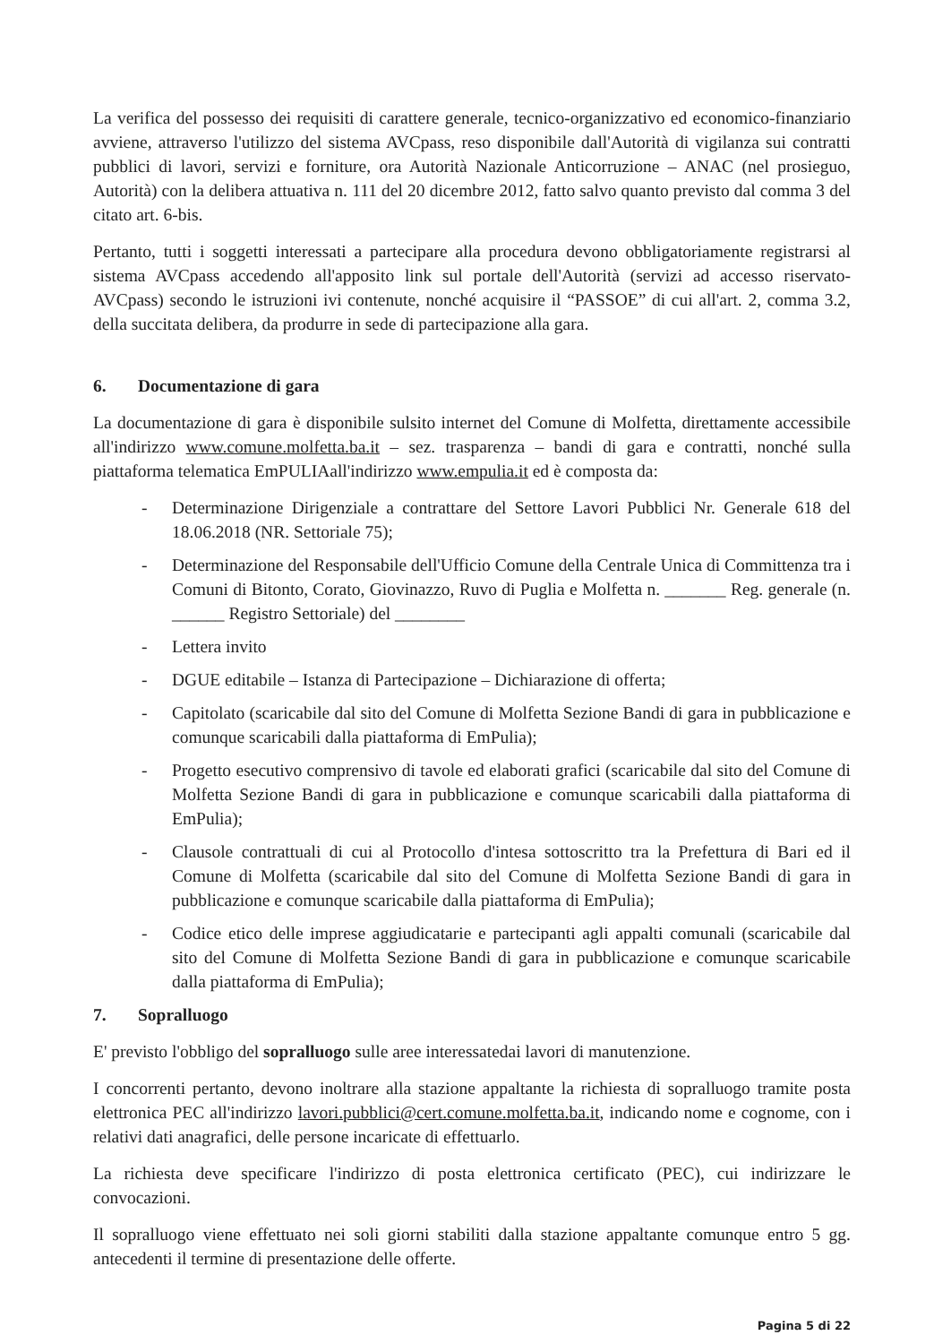La verifica del possesso dei requisiti di carattere generale, tecnico-organizzativo ed economico-finanziario avviene, attraverso l'utilizzo del sistema AVCpass, reso disponibile dall'Autorità di vigilanza sui contratti pubblici di lavori, servizi e forniture, ora Autorità Nazionale Anticorruzione – ANAC (nel prosieguo, Autorità) con la delibera attuativa n. 111 del 20 dicembre 2012, fatto salvo quanto previsto dal comma 3 del citato art. 6-bis.
Pertanto, tutti i soggetti interessati a partecipare alla procedura devono obbligatoriamente registrarsi al sistema AVCpass accedendo all'apposito link sul portale dell'Autorità (servizi ad accesso riservato-AVCpass) secondo le istruzioni ivi contenute, nonché acquisire il “PASSOE” di cui all'art. 2, comma 3.2, della succitata delibera, da produrre in sede di partecipazione alla gara.
6. Documentazione di gara
La documentazione di gara è disponibile sulsito internet del Comune di Molfetta, direttamente accessibile all'indirizzo www.comune.molfetta.ba.it – sez. trasparenza – bandi di gara e contratti, nonché sulla piattaforma telematica EmPULIAall'indirizzo www.empulia.it ed è composta da:
- Determinazione Dirigenziale a contrattare del Settore Lavori Pubblici Nr. Generale 618 del 18.06.2018 (NR. Settoriale 75);
- Determinazione del Responsabile dell'Ufficio Comune della Centrale Unica di Committenza tra i Comuni di Bitonto, Corato, Giovinazzo, Ruvo di Puglia e Molfetta n. _______ Reg. generale (n. ______ Registro Settoriale) del ________
- Lettera invito
- DGUE editabile – Istanza di Partecipazione – Dichiarazione di offerta;
- Capitolato (scaricabile dal sito del Comune di Molfetta Sezione Bandi di gara in pubblicazione e comunque scaricabili dalla piattaforma di EmPulia);
- Progetto esecutivo comprensivo di tavole ed elaborati grafici (scaricabile dal sito del Comune di Molfetta Sezione Bandi di gara in pubblicazione e comunque scaricabili dalla piattaforma di EmPulia);
- Clausole contrattuali di cui al Protocollo d'intesa sottoscritto tra la Prefettura di Bari ed il Comune di Molfetta (scaricabile dal sito del Comune di Molfetta Sezione Bandi di gara in pubblicazione e comunque scaricabile dalla piattaforma di EmPulia);
- Codice etico delle imprese aggiudicatarie e partecipanti agli appalti comunali (scaricabile dal sito del Comune di Molfetta Sezione Bandi di gara in pubblicazione e comunque scaricabile dalla piattaforma di EmPulia);
7. Sopralluogo
E' previsto l'obbligo del sopralluogo sulle aree interessatedai lavori di manutenzione.
I concorrenti pertanto, devono inoltrare alla stazione appaltante la richiesta di sopralluogo tramite posta elettronica PEC all'indirizzo lavori.pubblici@cert.comune.molfetta.ba.it, indicando nome e cognome, con i relativi dati anagrafici, delle persone incaricate di effettuarlo.
La richiesta deve specificare l'indirizzo di posta elettronica certificato (PEC), cui indirizzare le convocazioni.
Il sopralluogo viene effettuato nei soli giorni stabiliti dalla stazione appaltante comunque entro 5 gg. antecedenti il termine di presentazione delle offerte.
Pagina 5 di 22